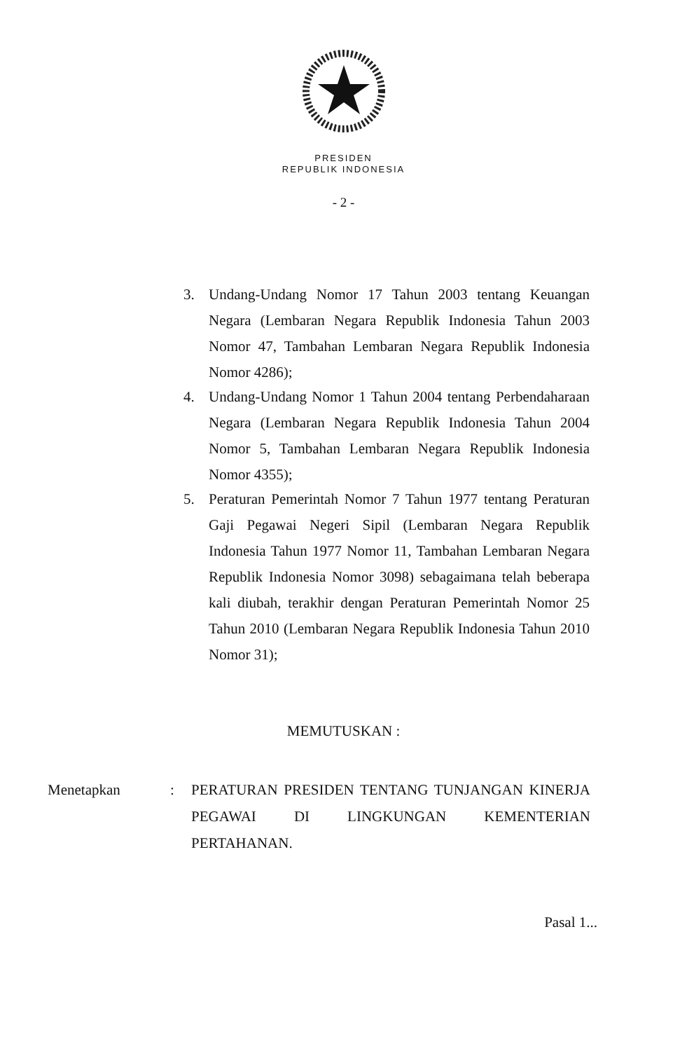PRESIDEN
REPUBLIK INDONESIA
- 2 -
3. Undang-Undang Nomor 17 Tahun 2003 tentang Keuangan Negara (Lembaran Negara Republik Indonesia Tahun 2003 Nomor 47, Tambahan Lembaran Negara Republik Indonesia Nomor 4286);
4. Undang-Undang Nomor 1 Tahun 2004 tentang Perbendaharaan Negara (Lembaran Negara Republik Indonesia Tahun 2004 Nomor 5, Tambahan Lembaran Negara Republik Indonesia Nomor 4355);
5. Peraturan Pemerintah Nomor 7 Tahun 1977 tentang Peraturan Gaji Pegawai Negeri Sipil (Lembaran Negara Republik Indonesia Tahun 1977 Nomor 11, Tambahan Lembaran Negara Republik Indonesia Nomor 3098) sebagaimana telah beberapa kali diubah, terakhir dengan Peraturan Pemerintah Nomor 25 Tahun 2010 (Lembaran Negara Republik Indonesia Tahun 2010 Nomor 31);
MEMUTUSKAN :
Menetapkan : PERATURAN PRESIDEN TENTANG TUNJANGAN KINERJA PEGAWAI DI LINGKUNGAN KEMENTERIAN PERTAHANAN.
Pasal 1...